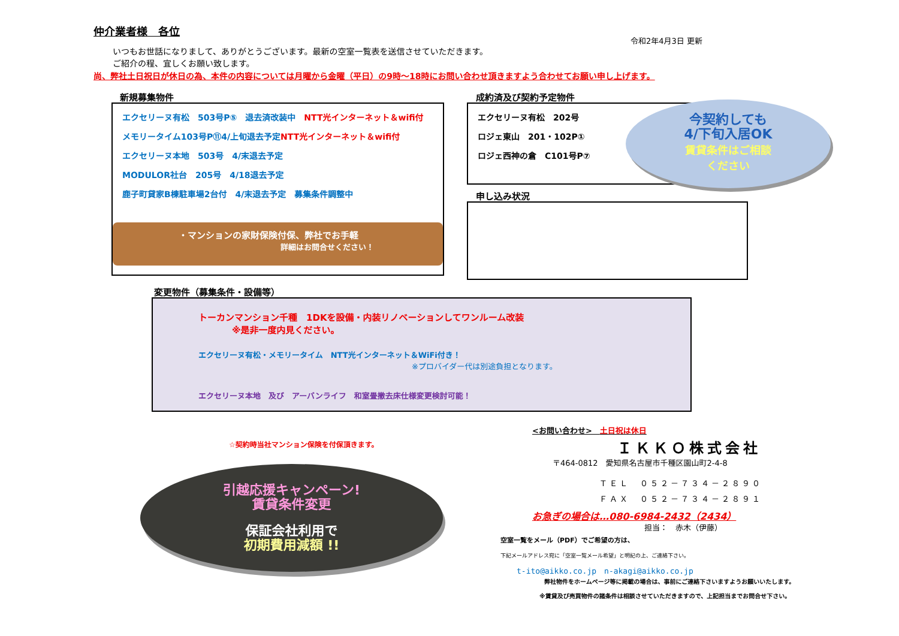仲介業者様　各位
令和2年4月3日 更新
いつもお世話になりまして、ありがとうございます。最新の空室一覧表を送信させていただきます。
ご紹介の程、宜しくお願い致します。
尚、弊社土日祝日が休日の為、本件の内容については月曜から金曜（平日）の9時～18時にお問い合わせ頂きますよう合わせてお願い申し上げます。
新規募集物件
エクセリーヌ有松　503号P⑤　退去済改装中　NTT光インターネット＆wifi付
メモリータイム103号P⑪4/上旬退去予定NTT光インターネット＆wifi付
エクセリーヌ本地　503号　4/末退去予定
MODULOR社台　205号　4/18退去予定
鹿子町貸家B棟駐車場2台付　4/末退去予定　募集条件調整中
・マンションの家財保険付保、弊社でお手軽
詳細はお問合せください！
成約済及び契約予定物件
エクセリーヌ有松　202号
ロジェ東山　201・102P①
ロジェ西神の倉　C101号P⑦
今契約しても
4/下旬入居OK
賃貸条件はご相談
ください
申し込み状況
変更物件（募集条件・設備等）
トーカンマンション千種　1DKを設備・内装リノベーションしてワンルーム改装
※是非一度内見ください。
エクセリーヌ有松・メモリータイム　NTT光インターネット＆WiFi付き！
※プロバイダー代は別途負担となります。
エクセリーヌ本地　及び　アーバンライフ　和室畳撤去床仕様変更検討可能！
☆契約時当社マンション保険を付保頂きます。
引越応援キャンペーン!
賃貸条件変更
保証会社利用で
初期費用減額 !!
<お問い合わせ>　土日祝は休日
ＩＫＫＯ株式会社
〒464-0812　愛知県名古屋市千種区園山町2-4-8
ＴＥＬ　０５２－７３４－２８９０
ＦＡＸ　０５２－７３４－２８９１
お急ぎの場合は…080-6984-2432（2434）
担当：　赤木（伊藤）
空室一覧をメール（PDF）でご希望の方は、
下記メールアドレス宛に「空室一覧メール希望」と明記の上、ご連絡下さい。
t-ito@aikko.co.jp　n-akagi@aikko.co.jp
弊社物件をホームページ等に掲載の場合は、事前にご連絡下さいますようお願いいたします。
※賃貸及び売買物件の諸条件は相談させていただきますので、上記担当までお問合せ下さい。